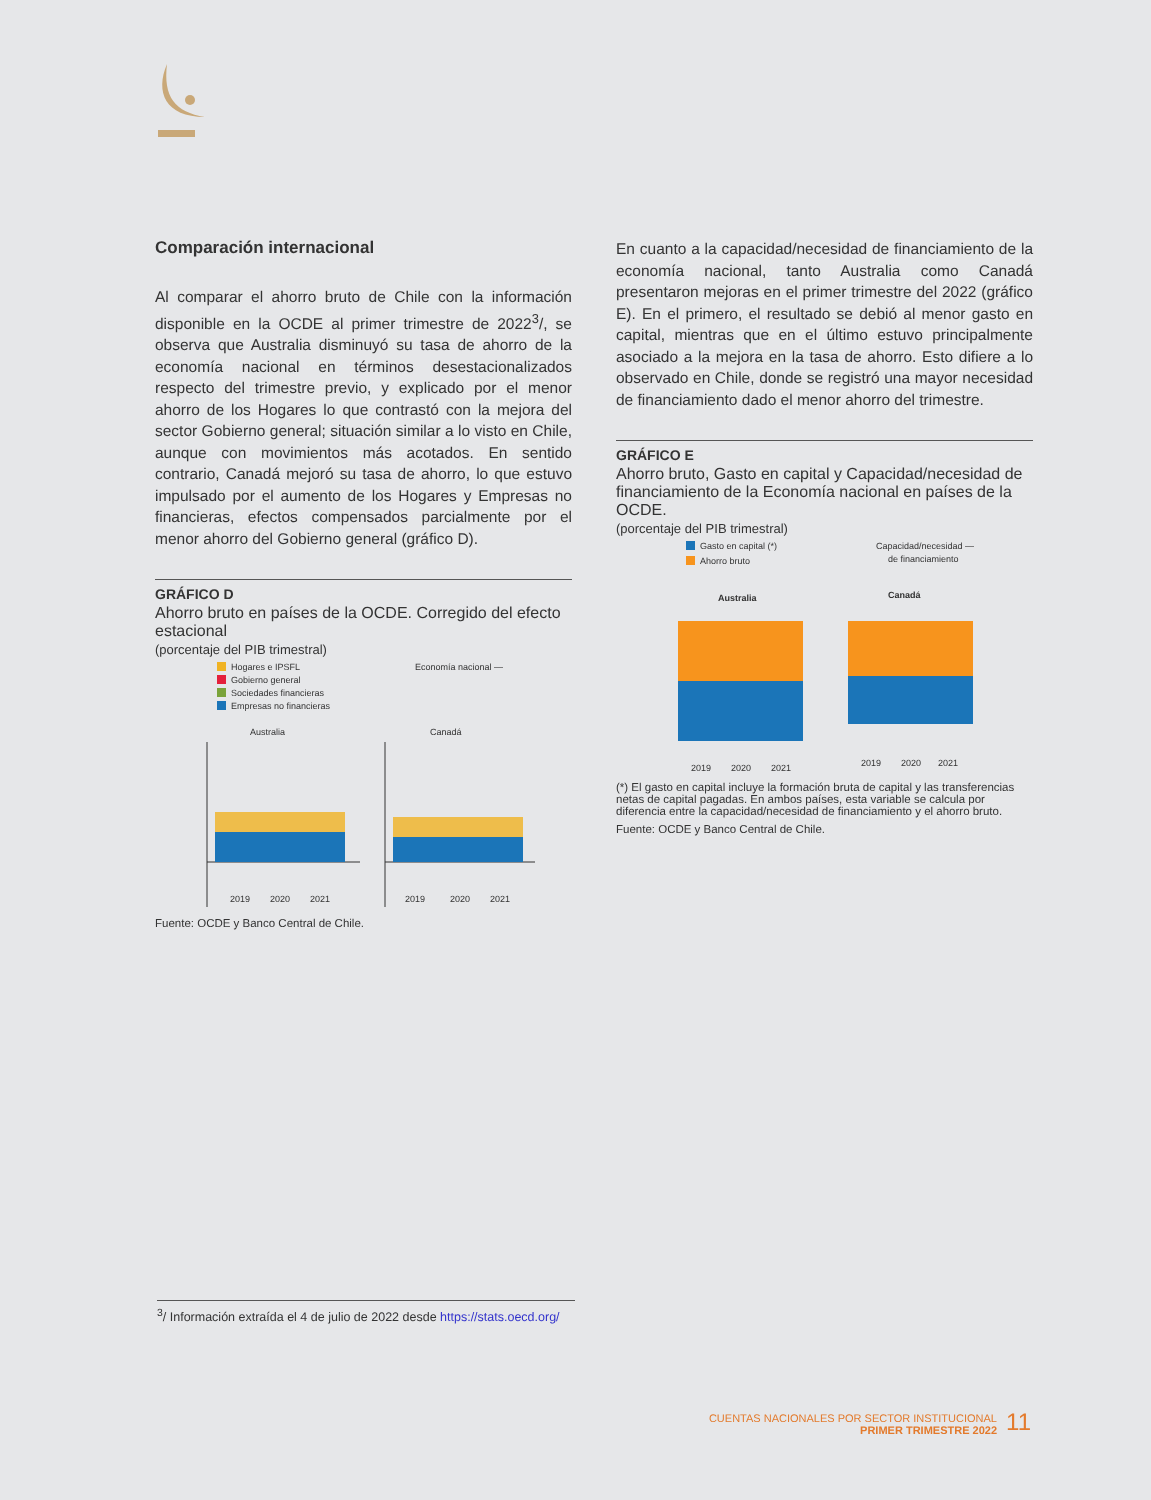Comparación internacional
Al comparar el ahorro bruto de Chile con la información disponible en la OCDE al primer trimestre de 2022<sup>3</sup>/, se observa que Australia disminuyó su tasa de ahorro de la economía nacional en términos desestacionalizados respecto del trimestre previo, y explicado por el menor ahorro de los Hogares lo que contrastó con la mejora del sector Gobierno general; situación similar a lo visto en Chile, aunque con movimientos más acotados. En sentido contrario, Canadá mejoró su tasa de ahorro, lo que estuvo impulsado por el aumento de los Hogares y Empresas no financieras, efectos compensados parcialmente por el menor ahorro del Gobierno general (gráfico D).
GRÁFICO D
Ahorro bruto en países de la OCDE. Corregido del efecto estacional
(porcentaje del PIB trimestral)
Hogares e IPSFL
Gobierno general
Sociedades financieras
Empresas no financieras
Economía nacional —
Australia
Canadá
2019
2020
2021
2019
2020
2021
Fuente: OCDE y Banco Central de Chile.
En cuanto a la capacidad/necesidad de financiamiento de la economía nacional, tanto Australia como Canadá presentaron mejoras en el primer trimestre del 2022 (gráfico E). En el primero, el resultado se debió al menor gasto en capital, mientras que en el último estuvo principalmente asociado a la mejora en la tasa de ahorro. Esto difiere a lo observado en Chile, donde se registró una mayor necesidad de financiamiento dado el menor ahorro del trimestre.
GRÁFICO E
Ahorro bruto, Gasto en capital y Capacidad/necesidad de financiamiento de la Economía nacional en países de la OCDE.
(porcentaje del PIB trimestral)
Gasto en capital (*)
Ahorro bruto
Capacidad/necesidad —
de financiamiento
Australia
Canadá
2019
2020
2021
2019
2020
2021
(*) El gasto en capital incluye la formación bruta de capital y las transferencias netas de capital pagadas. En ambos países, esta variable se calcula por diferencia entre la capacidad/necesidad de financiamiento y el ahorro bruto.
Fuente: OCDE y Banco Central de Chile.
<sup>3</sup>/ Información extraída el 4 de julio de 2022 desde https://stats.oecd.org/
CUENTAS NACIONALES POR SECTOR INSTITUCIONAL
PRIMER TRIMESTRE 2022
11